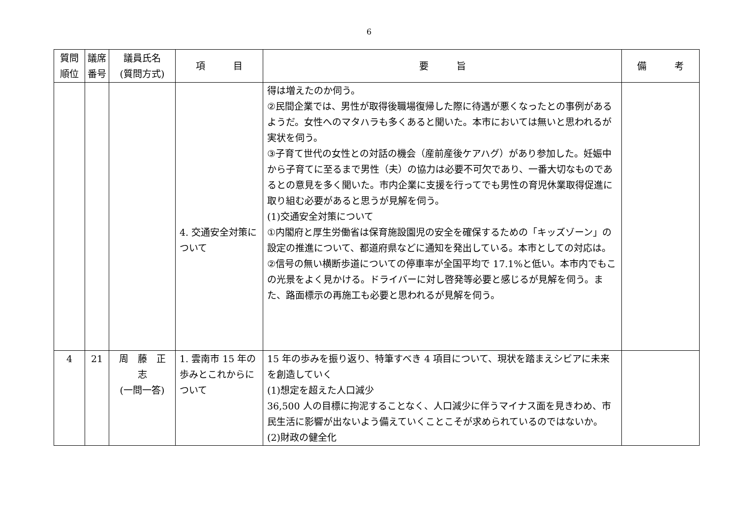6
| 質問 順位 | 議席 番号 | 議員氏名 (質問方式) | 項 目 | 要 旨 | 備 考 |
| --- | --- | --- | --- | --- | --- |
| | | | 4. 交通安全対策について | 得は増えたのか伺う。 ②民間企業では、男性が取得後職場復帰した際に待遇が悪くなったとの事例があるようだ。女性へのマタハラも多くあると聞いた。本市においては無いと思われるが実状を伺う。 ③子育て世代の女性との対話の機会（産前産後ケアハグ）があり参加した。妊娠中から子育てに至るまで男性（夫）の協力は必要不可欠であり、一番大切なものであるとの意見を多く聞いた。市内企業に支援を行ってでも男性の育児休業取得促進に取り組む必要があると思うが見解を伺う。 (1)交通安全対策について ①内閣府と厚生労働省は保育施設園児の安全を確保するための「キッズゾーン」の設定の推進について、都道府県などに通知を発出している。本市としての対応は。 ②信号の無い横断歩道についての停車率が全国平均で 17.1%と低い。本市内でもこの光景をよく見かける。ドライバーに対し啓発等必要と感じるが見解を伺う。また、路面標示の再施工も必要と思われるが見解を伺う。 | |
| 4 | 21 | 周 藤 正 志 (一問一答) | 1. 雲南市 15 年の歩みとこれからについて | 15 年の歩みを振り返り、特筆すべき 4 項目について、現状を踏まえシビアに未来を創造していく (1)想定を超えた人口減少 36,500 人の目標に拘泥することなく、人口減少に伴うマイナス面を見きわめ、市民生活に影響が出ないよう備えていくことこそが求められているのではないか。 (2)財政の健全化 | |